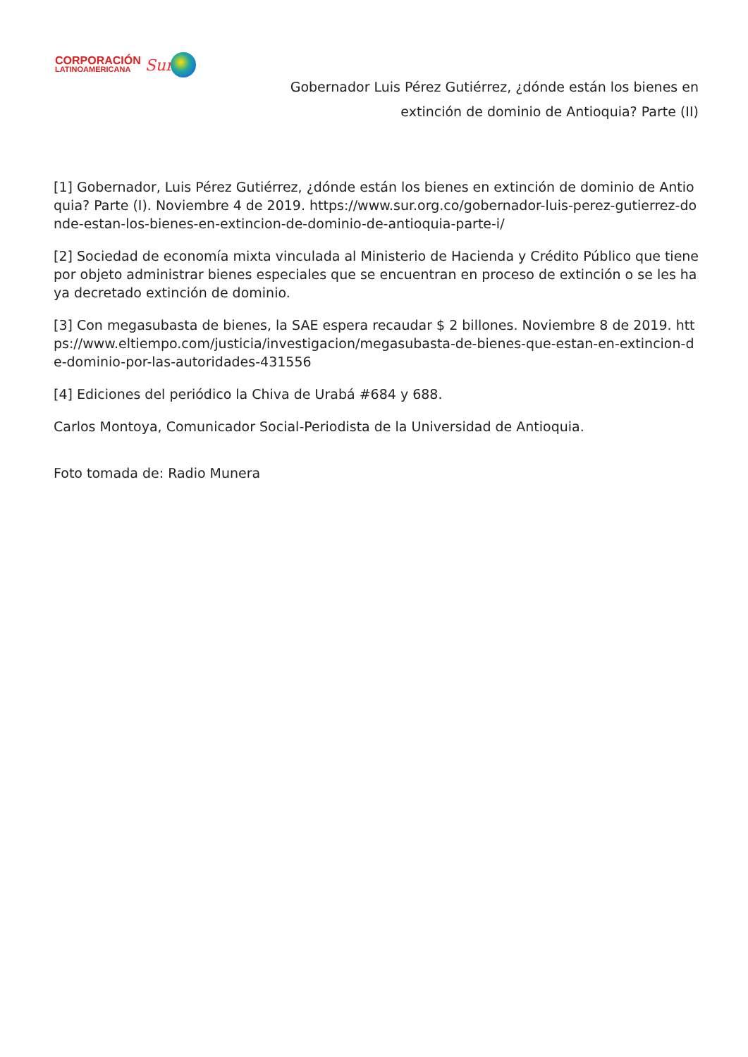CORPORACIÓN
LATINOAMERICANA
Sur
Gobernador Luis Pérez Gutiérrez, ¿dónde están los bienes en
extinción de dominio de Antioquia? Parte (II)
[1] Gobernador, Luis Pérez Gutiérrez, ¿dónde están los bienes en extinción de dominio de Antioquia? Parte (I). Noviembre 4 de 2019. https://www.sur.org.co/gobernador-luis-perez-gutierrez-donde-estan-los-bienes-en-extincion-de-dominio-de-antioquia-parte-i/
[2] Sociedad de economía mixta vinculada al Ministerio de Hacienda y Crédito Público que tiene por objeto administrar bienes especiales que se encuentran en proceso de extinción o se les haya decretado extinción de dominio.
[3] Con megasubasta de bienes, la SAE espera recaudar $ 2 billones. Noviembre 8 de 2019. https://www.eltiempo.com/justicia/investigacion/megasubasta-de-bienes-que-estan-en-extincion-de-dominio-por-las-autoridades-431556
[4] Ediciones del periódico la Chiva de Urabá #684 y 688.
Carlos Montoya, Comunicador Social-Periodista de la Universidad de Antioquia.
Foto tomada de: Radio Munera